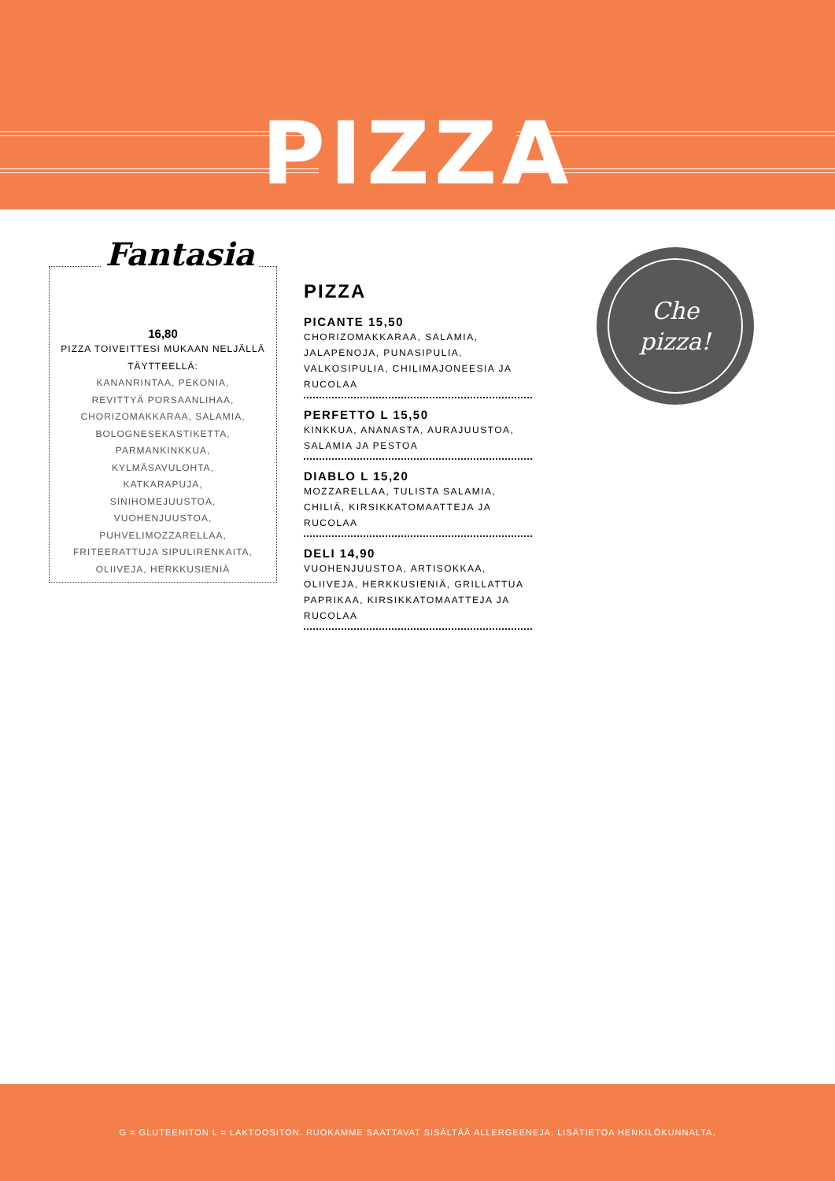PIZZA
Fantasia
16,80
PIZZA TOIVEITTESI MUKAAN NELJÄLLÄ TÄYTTEELLÄ:
KANANRINTAA, PEKONIA, REVITTYÄ PORSAANLIHAA, CHORIZOMAKKARAA, SALAMIA, BOLOGNESEKASTIKETTA, PARMANKINKKUA, KYLMÄSAVULOHTA, KATKARAPUJA, SINIHOMEJUUSTOA, VUOHENJUUSTOA, PUHVELIMOZZARELLAA, FRITEERATTUJA SIPULIRENKAITA, OLIIVEJA, HERKKUSIENIÄ
PIZZA
PICANTE 15,50
CHORIZOMAKKARAA, SALAMIA, JALAPENOJA, PUNASIPULIA, VALKOSIPULIA, CHILIMAJONEESIA JA RUCOLAA
PERFETTO L 15,50
KINKKUA, ANANASTA, AURAJUUSTOA, SALAMIA JA PESTOA
DIABLO L 15,20
MOZZARELLAA, TULISTA SALAMIA, CHILIÄ, KIRSIKKATOMAATTEJA JA RUCOLAA
DELI 14,90
VUOHENJUUSTOA, ARTISOKKAA, OLIIVEJA, HERKKUSIENIÄ, GRILLATTUA PAPRIKAA, KIRSIKKATOMAATTEJA JA RUCOLAA
Che
pizza!
G = GLUTEENITON L = LAKTOOSITON. RUOKAMME SAATTAVAT SISÄLTÄÄ ALLERGEENEJA. LISÄTIETOA HENKILÖKUNNALTA.